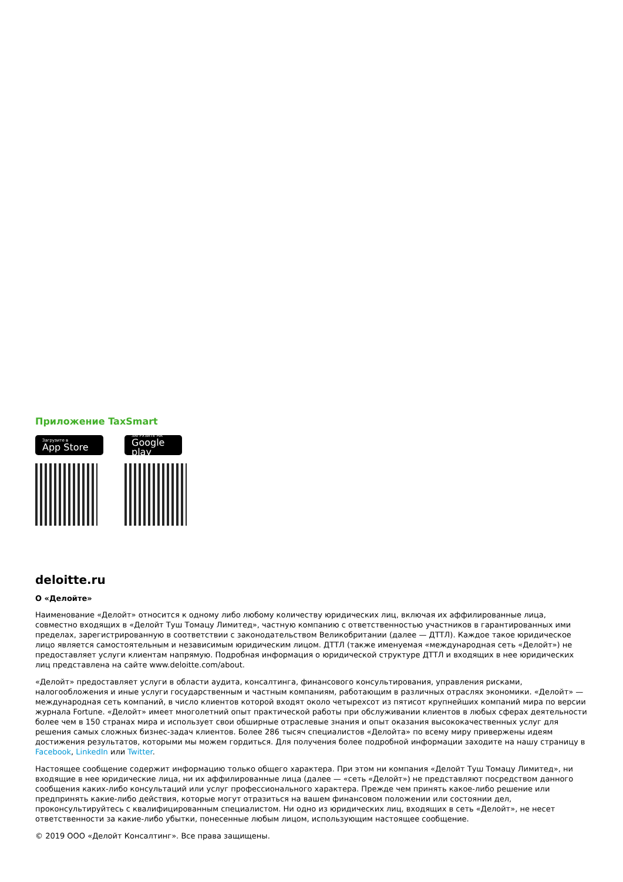Приложение TaxSmart
Загрузите в
App Store
ЗАГРУЗИТЕ НА
Google play
deloitte.ru
О «Делойте»
Наименование «Делойт» относится к одному либо любому количеству юридических лиц, включая их аффилированные лица, совместно входящих в «Делойт Туш Томацу Лимитед», частную компанию с ответственностью участников в гарантированных ими пределах, зарегистрированную в соответствии с законодательством Великобритании (далее — ДТТЛ). Каждое такое юридическое лицо является самостоятельным и независимым юридическим лицом. ДТТЛ (также именуемая «международная сеть «Делойт») не предоставляет услуги клиентам напрямую. Подробная информация о юридической структуре ДТТЛ и входящих в нее юридических лиц представлена на сайте www.deloitte.com/about.
«Делойт» предоставляет услуги в области аудита, консалтинга, финансового консультирования, управления рисками, налогообложения и иные услуги государственным и частным компаниям, работающим в различных отраслях экономики. «Делойт» — международная сеть компаний, в число клиентов которой входят около четырехсот из пятисот крупнейших компаний мира по версии журнала Fortune. «Делойт» имеет многолетний опыт практической работы при обслуживании клиентов в любых сферах деятельности более чем в 150 странах мира и использует свои обширные отраслевые знания и опыт оказания высококачественных услуг для решения самых сложных бизнес-задач клиентов. Более 286 тысяч специалистов «Делойта» по всему миру привержены идеям достижения результатов, которыми мы можем гордиться. Для получения более подробной информации заходите на нашу страницу в Facebook, LinkedIn или Twitter.
Настоящее сообщение содержит информацию только общего характера. При этом ни компания «Делойт Туш Томацу Лимитед», ни входящие в нее юридические лица, ни их аффилированные лица (далее — «сеть «Делойт») не представляют посредством данного сообщения каких-либо консультаций или услуг профессионального характера. Прежде чем принять какое-либо решение или предпринять какие-либо действия, которые могут отразиться на вашем финансовом положении или состоянии дел, проконсультируйтесь с квалифицированным специалистом. Ни одно из юридических лиц, входящих в сеть «Делойт», не несет ответственности за какие-либо убытки, понесенные любым лицом, использующим настоящее сообщение.
© 2019 ООО «Делойт Консалтинг». Все права защищены.